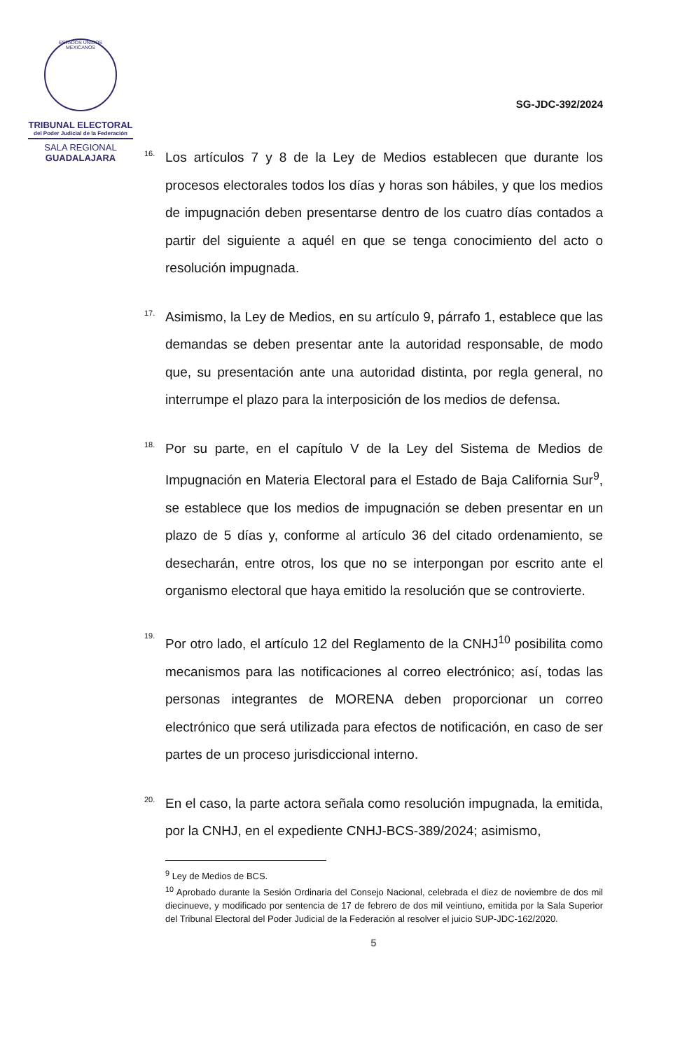ESTADOS UNIDOS MEXICANOS
TRIBUNAL ELECTORAL
del Poder Judicial de la Federación
SALA REGIONAL
GUADALAJARA
SG-JDC-392/2024
16.
Los artículos 7 y 8 de la Ley de Medios establecen que durante los procesos electorales todos los días y horas son hábiles, y que los medios de impugnación deben presentarse dentro de los cuatro días contados a partir del siguiente a aquél en que se tenga conocimiento del acto o resolución impugnada.
17.
Asimismo, la Ley de Medios, en su artículo 9, párrafo 1, establece que las demandas se deben presentar ante la autoridad responsable, de modo que, su presentación ante una autoridad distinta, por regla general, no interrumpe el plazo para la interposición de los medios de defensa.
18.
Por su parte, en el capítulo V de la Ley del Sistema de Medios de Impugnación en Materia Electoral para el Estado de Baja California Sur<sup>9</sup>, se establece que los medios de impugnación se deben presentar en un plazo de 5 días y, conforme al artículo 36 del citado ordenamiento, se desecharán, entre otros, los que no se interpongan por escrito ante el organismo electoral que haya emitido la resolución que se controvierte.
19.
Por otro lado, el artículo 12 del Reglamento de la CNHJ<sup>10</sup> posibilita como mecanismos para las notificaciones al correo electrónico; así, todas las personas integrantes de MORENA deben proporcionar un correo electrónico que será utilizada para efectos de notificación, en caso de ser partes de un proceso jurisdiccional interno.
20.
En el caso, la parte actora señala como resolución impugnada, la emitida, por la CNHJ, en el expediente CNHJ-BCS-389/2024; asimismo,
<sup>9</sup> Ley de Medios de BCS.
<sup>10</sup> Aprobado durante la Sesión Ordinaria del Consejo Nacional, celebrada el diez de noviembre de dos mil diecinueve, y modificado por sentencia de 17 de febrero de dos mil veintiuno, emitida por la Sala Superior del Tribunal Electoral del Poder Judicial de la Federación al resolver el juicio SUP-JDC-162/2020.
5